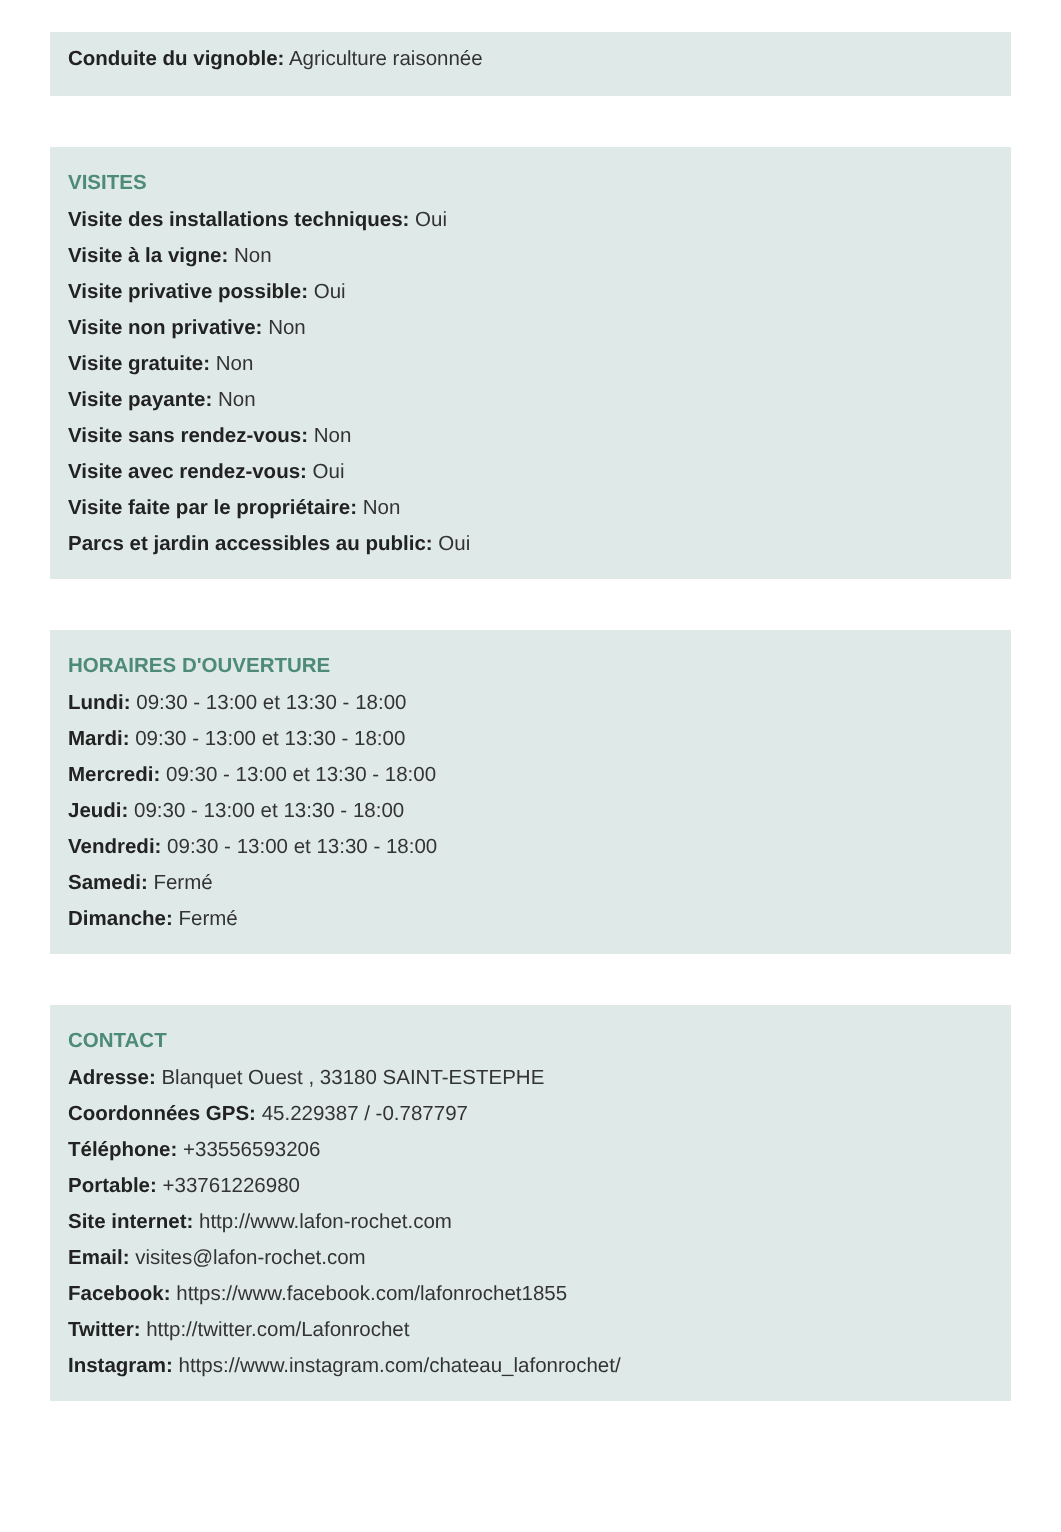Conduite du vignoble: Agriculture raisonnée
VISITES
Visite des installations techniques: Oui
Visite à la vigne: Non
Visite privative possible: Oui
Visite non privative: Non
Visite gratuite: Non
Visite payante: Non
Visite sans rendez-vous: Non
Visite avec rendez-vous: Oui
Visite faite par le propriétaire: Non
Parcs et jardin accessibles au public: Oui
HORAIRES D'OUVERTURE
Lundi: 09:30 - 13:00 et 13:30 - 18:00
Mardi: 09:30 - 13:00 et 13:30 - 18:00
Mercredi: 09:30 - 13:00 et 13:30 - 18:00
Jeudi: 09:30 - 13:00 et 13:30 - 18:00
Vendredi: 09:30 - 13:00 et 13:30 - 18:00
Samedi: Fermé
Dimanche: Fermé
CONTACT
Adresse: Blanquet Ouest , 33180 SAINT-ESTEPHE
Coordonnées GPS: 45.229387 / -0.787797
Téléphone: +33556593206
Portable: +33761226980
Site internet: http://www.lafon-rochet.com
Email: visites@lafon-rochet.com
Facebook: https://www.facebook.com/lafonrochet1855
Twitter: http://twitter.com/Lafonrochet
Instagram: https://www.instagram.com/chateau_lafonrochet/